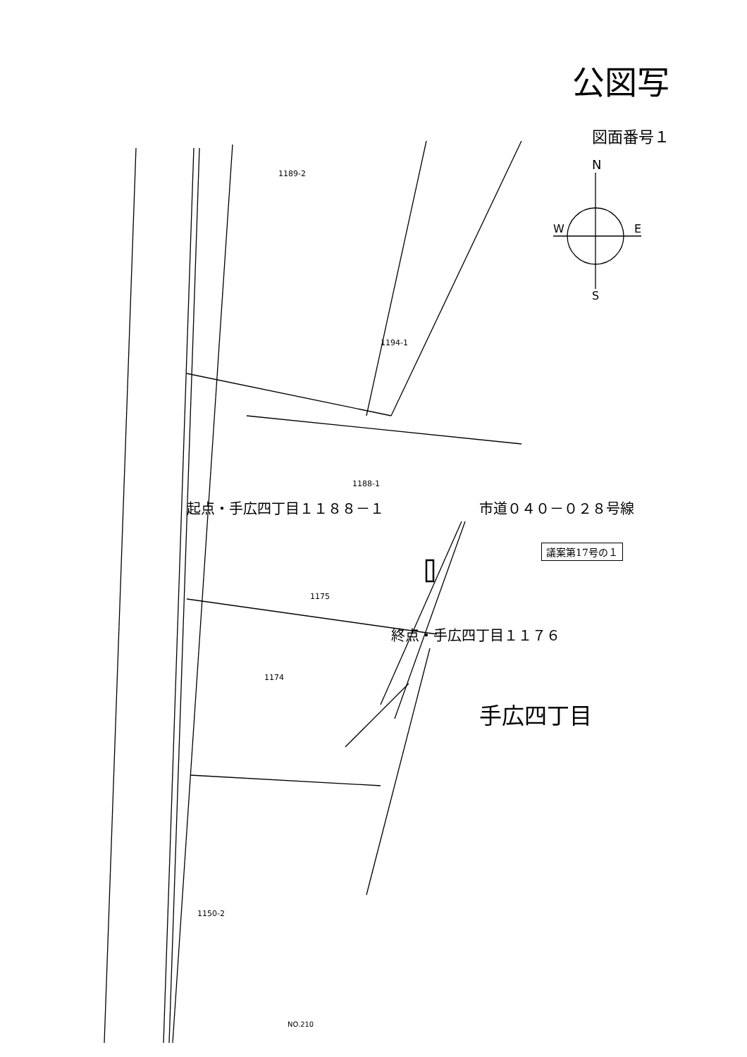公図写
図面番号１
1189-2
1194-1
1188-1
1175
1174
1150-2
N
W
E
S
起点・手広四丁目１１８８－１ 市道０４０－０２８号線
議案第17号の１
終点・手広四丁目１１７６
手広四丁目
NO.210